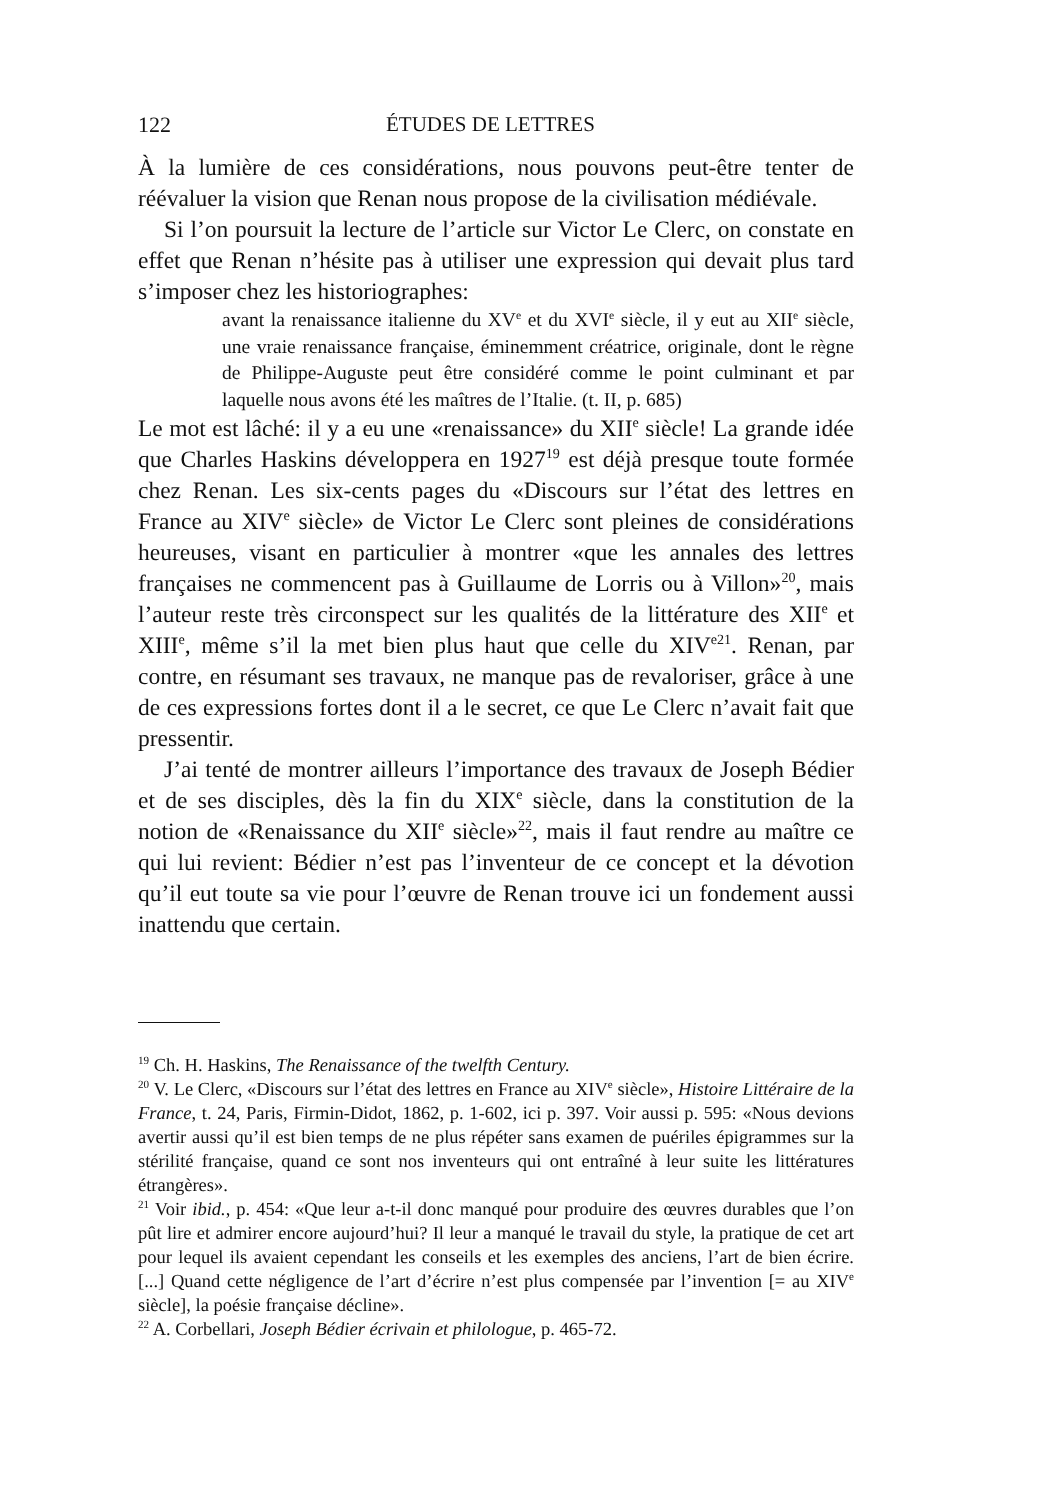122 ÉTUDES DE LETTRES
À la lumière de ces considérations, nous pouvons peut-être tenter de réévaluer la vision que Renan nous propose de la civilisation médiévale.
Si l’on poursuit la lecture de l’article sur Victor Le Clerc, on constate en effet que Renan n’hésite pas à utiliser une expression qui devait plus tard s’imposer chez les historiographes:
avant la renaissance italienne du XV<sup>e</sup> et du XVI<sup>e</sup> siècle, il y eut au XII<sup>e</sup> siècle, une vraie renaissance française, éminemment créatrice, originale, dont le règne de Philippe-Auguste peut être considéré comme le point culminant et par laquelle nous avons été les maîtres de l’Italie. (t. II, p. 685)
Le mot est lâché: il y a eu une «renaissance» du XII<sup>e</sup> siècle! La grande idée que Charles Haskins développera en 1927<sup>19</sup> est déjà presque toute formée chez Renan. Les six-cents pages du «Discours sur l’état des lettres en France au XIV<sup>e</sup> siècle» de Victor Le Clerc sont pleines de considérations heureuses, visant en particulier à montrer «que les annales des lettres françaises ne commencent pas à Guillaume de Lorris ou à Villon»<sup>20</sup>, mais l’auteur reste très circonspect sur les qualités de la littérature des XII<sup>e</sup> et XIII<sup>e</sup>, même s’il la met bien plus haut que celle du XIV<sup>e21</sup>. Renan, par contre, en résumant ses travaux, ne manque pas de revaloriser, grâce à une de ces expressions fortes dont il a le secret, ce que Le Clerc n’avait fait que pressentir.
J’ai tenté de montrer ailleurs l’importance des travaux de Joseph Bédier et de ses disciples, dès la fin du XIX<sup>e</sup> siècle, dans la constitution de la notion de «Renaissance du XII<sup>e</sup> siècle»<sup>22</sup>, mais il faut rendre au maître ce qui lui revient: Bédier n’est pas l’inventeur de ce concept et la dévotion qu’il eut toute sa vie pour l’œuvre de Renan trouve ici un fondement aussi inattendu que certain.
<sup>19</sup> Ch. H. Haskins, The Renaissance of the twelfth Century.
<sup>20</sup> V. Le Clerc, «Discours sur l’état des lettres en France au XIV<sup>e</sup> siècle», Histoire Littéraire de la France, t. 24, Paris, Firmin-Didot, 1862, p. 1-602, ici p. 397. Voir aussi p. 595: «Nous devions avertir aussi qu’il est bien temps de ne plus répéter sans examen de puériles épigrammes sur la stérilité française, quand ce sont nos inventeurs qui ont entraîné à leur suite les littératures étrangères».
<sup>21</sup> Voir ibid., p. 454: «Que leur a-t-il donc manqué pour produire des œuvres durables que l’on pût lire et admirer encore aujourd’hui? Il leur a manqué le travail du style, la pratique de cet art pour lequel ils avaient cependant les conseils et les exemples des anciens, l’art de bien écrire. [...] Quand cette négligence de l’art d’écrire n’est plus compensée par l’invention [= au XIV<sup>e</sup> siècle], la poésie française décline».
<sup>22</sup> A. Corbellari, Joseph Bédier écrivain et philologue, p. 465-72.